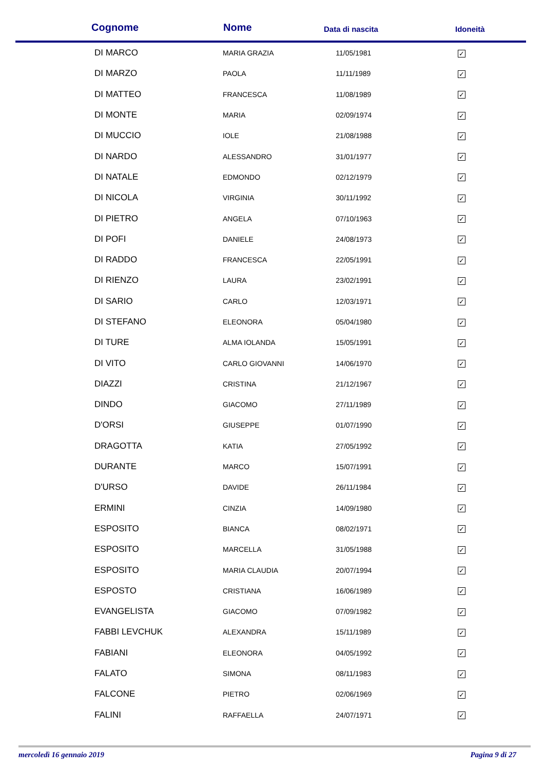| Cognome | Nome | Data di nascita | Idoneità |
| --- | --- | --- | --- |
| DI MARCO | MARIA GRAZIA | 11/05/1981 | ✓ |
| DI MARZO | PAOLA | 11/11/1989 | ✓ |
| DI MATTEO | FRANCESCA | 11/08/1989 | ✓ |
| DI MONTE | MARIA | 02/09/1974 | ✓ |
| DI MUCCIO | IOLE | 21/08/1988 | ✓ |
| DI NARDO | ALESSANDRO | 31/01/1977 | ✓ |
| DI NATALE | EDMONDO | 02/12/1979 | ✓ |
| DI NICOLA | VIRGINIA | 30/11/1992 | ✓ |
| DI PIETRO | ANGELA | 07/10/1963 | ✓ |
| DI POFI | DANIELE | 24/08/1973 | ✓ |
| DI RADDO | FRANCESCA | 22/05/1991 | ✓ |
| DI RIENZO | LAURA | 23/02/1991 | ✓ |
| DI SARIO | CARLO | 12/03/1971 | ✓ |
| DI STEFANO | ELEONORA | 05/04/1980 | ✓ |
| DI TURE | ALMA IOLANDA | 15/05/1991 | ✓ |
| DI VITO | CARLO GIOVANNI | 14/06/1970 | ✓ |
| DIAZZI | CRISTINA | 21/12/1967 | ✓ |
| DINDO | GIACOMO | 27/11/1989 | ✓ |
| D'ORSI | GIUSEPPE | 01/07/1990 | ✓ |
| DRAGOTTA | KATIA | 27/05/1992 | ✓ |
| DURANTE | MARCO | 15/07/1991 | ✓ |
| D'URSO | DAVIDE | 26/11/1984 | ✓ |
| ERMINI | CINZIA | 14/09/1980 | ✓ |
| ESPOSITO | BIANCA | 08/02/1971 | ✓ |
| ESPOSITO | MARCELLA | 31/05/1988 | ✓ |
| ESPOSITO | MARIA CLAUDIA | 20/07/1994 | ✓ |
| ESPOSTO | CRISTIANA | 16/06/1989 | ✓ |
| EVANGELISTA | GIACOMO | 07/09/1982 | ✓ |
| FABBI LEVCHUK | ALEXANDRA | 15/11/1989 | ✓ |
| FABIANI | ELEONORA | 04/05/1992 | ✓ |
| FALATO | SIMONA | 08/11/1983 | ✓ |
| FALCONE | PIETRO | 02/06/1969 | ✓ |
| FALINI | RAFFAELLA | 24/07/1971 | ✓ |
mercoledì 16 gennaio 2019 Pagina 9 di 27